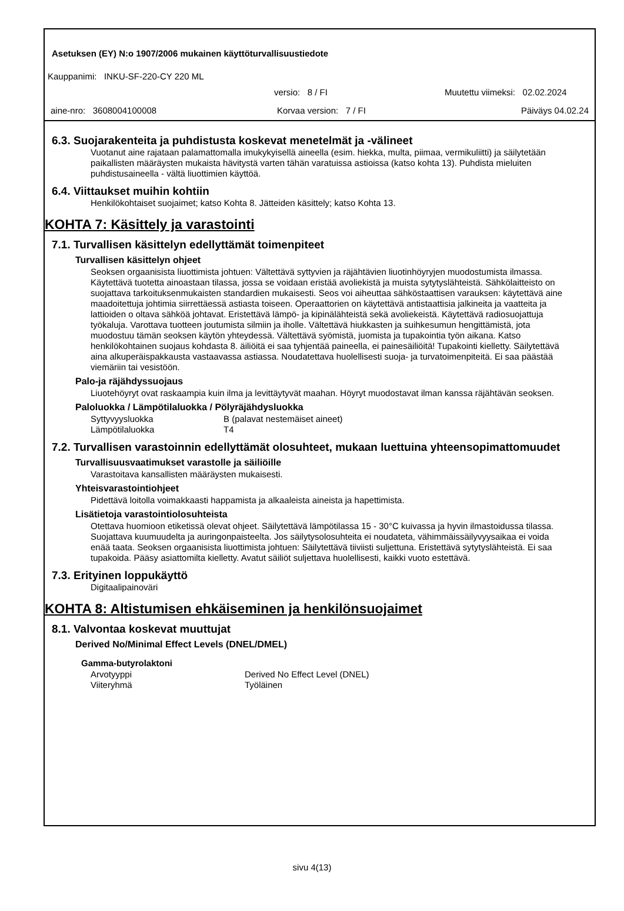Asetuksen (EY) N:o 1907/2006 mukainen käyttöturvallisuustiedote
Kauppanimi: INKU-SF-220-CY 220 ML
versio: 8 / FI Muutettu viimeksi: 02.02.2024
aine-nro: 3608004100008 Korvaa version: 7 / FI Päiväys 04.02.24
6.3. Suojarakenteita ja puhdistusta koskevat menetelmät ja -välineet
Vuotanut aine rajataan palamattomalla imukykyisellä aineella (esim. hiekka, multa, piimaa, vermikuliitti) ja säilytetään paikallisten määräysten mukaista hävitystä varten tähän varatuissa astioissa (katso kohta 13). Puhdista mieluiten puhdistusaineella - vältä liuottimien käyttöä.
6.4. Viittaukset muihin kohtiin
Henkilökohtaiset suojaimet; katso Kohta 8. Jätteiden käsittely; katso Kohta 13.
KOHTA 7: Käsittely ja varastointi
7.1. Turvallisen käsittelyn edellyttämät toimenpiteet
Turvallisen käsittelyn ohjeet
Seoksen orgaanisista liuottimista johtuen: Vältettävä syttyvien ja räjähtävien liuotinhöyryjen muodostumista ilmassa. Käytettävä tuotetta ainoastaan tilassa, jossa se voidaan eristää avoliekistä ja muista sytytyslähteistä. Sähkölaitteisto on suojattava tarkoituksenmukaisten standardien mukaisesti. Seos voi aiheuttaa sähköstaattisen varauksen: käytettävä aine maadoitettuja johtimia siirrettäessä astiasta toiseen. Operaattorien on käytettävä antistaattisia jalkineita ja vaatteita ja lattioiden o oltava sähköä johtavat. Eristettävä lämpö- ja kipinälähteistä sekä avoliekeistä. Käytettävä radiosuojattuja työkaluja. Varottava tuotteen joutumista silmiin ja iholle. Vältettävä hiukkasten ja suihkesumun hengittämistä, jota muodostuu tämän seoksen käytön yhteydessä. Vältettävä syömistä, juomista ja tupakointia työn aikana. Katso henkilökohtainen suojaus kohdasta 8. äiliöitä ei saa tyhjentää paineella, ei painesäiliöitä! Tupakointi kielletty. Säilytettävä aina alkuperäispakkausta vastaavassa astiassa. Noudatettava huolellisesti suoja- ja turvatoimenpiteitä. Ei saa päästää viemäriin tai vesistöön.
Palo-ja räjähdyssuojaus
Liuotehöyryt ovat raskaampia kuin ilma ja levittäytyvät maahan. Höyryt muodostavat ilman kanssa räjähtävän seoksen.
Paloluokka / Lämpötilaluokka / Pölyräjähdysluokka
| Syttyvyysluokka | B (palavat nestemäiset aineet) |
| Lämpötilaluokka | T4 |
7.2. Turvallisen varastoinnin edellyttämät olosuhteet, mukaan luettuina yhteensopimattomuudet
Turvallisuusvaatimukset varastolle ja säiliöille
Varastoitava kansallisten määräysten mukaisesti.
Yhteisvarastointiohjeet
Pidettävä loitolla voimakkaasti happamista ja alkaaleista aineista ja hapettimista.
Lisätietoja varastointiolosuhteista
Otettava huomioon etiketissä olevat ohjeet. Säilytettävä lämpötilassa 15 - 30°C kuivassa ja hyvin ilmastoidussa tilassa. Suojattava kuumuudelta ja auringonpaisteelta. Jos säilytysolosuhteita ei noudateta, vähimmäissäilyvyysaikaa ei voida enää taata. Seoksen orgaanisista liuottimista johtuen: Säilytettävä tiiviisti suljettuna. Eristettävä sytytyslähteistä. Ei saa tupakoida. Pääsy asiattomilta kielletty. Avatut säiliöt suljettava huolellisesti, kaikki vuoto estettävä.
7.3. Erityinen loppukäyttö
Digitaalipainoväri
KOHTA 8: Altistumisen ehkäiseminen ja henkilönsuojaimet
8.1. Valvontaa koskevat muuttujat
Derived No/Minimal Effect Levels (DNEL/DMEL)
Gamma-butyrolaktoni
| Arvotyyppi | Derived No Effect Level (DNEL) |
| Viiteryhmä | Työläinen |
sivu 4(13)